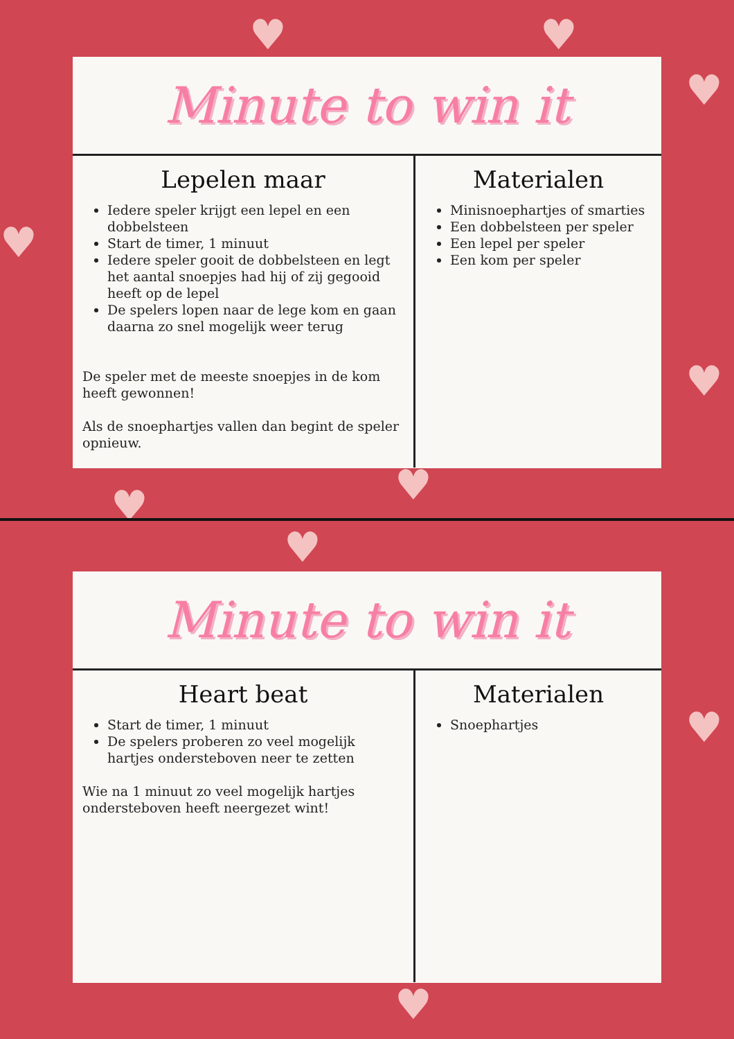♥ ♥
♥
♥
♥
♥
♥
♥
♥
♥
Minute to win it
Lepelen maar
Iedere speler krijgt een lepel en een dobbelsteen
Start de timer, 1 minuut
Iedere speler gooit de dobbelsteen en legt het aantal snoepjes had hij of zij gegooid heeft op de lepel
De spelers lopen naar de lege kom en gaan daarna zo snel mogelijk weer terug
De speler met de meeste snoepjes in de kom heeft gewonnen!
Als de snoephartjes vallen dan begint de speler opnieuw.
Materialen
Minisnoephartjes of smarties
Een dobbelsteen per speler
Een lepel per speler
Een kom per speler
Minute to win it
Heart beat
Start de timer, 1 minuut
De spelers proberen zo veel mogelijk hartjes ondersteboven neer te zetten
Wie na 1 minuut zo veel mogelijk hartjes ondersteboven heeft neergezet wint!
Materialen
Snoephartjes